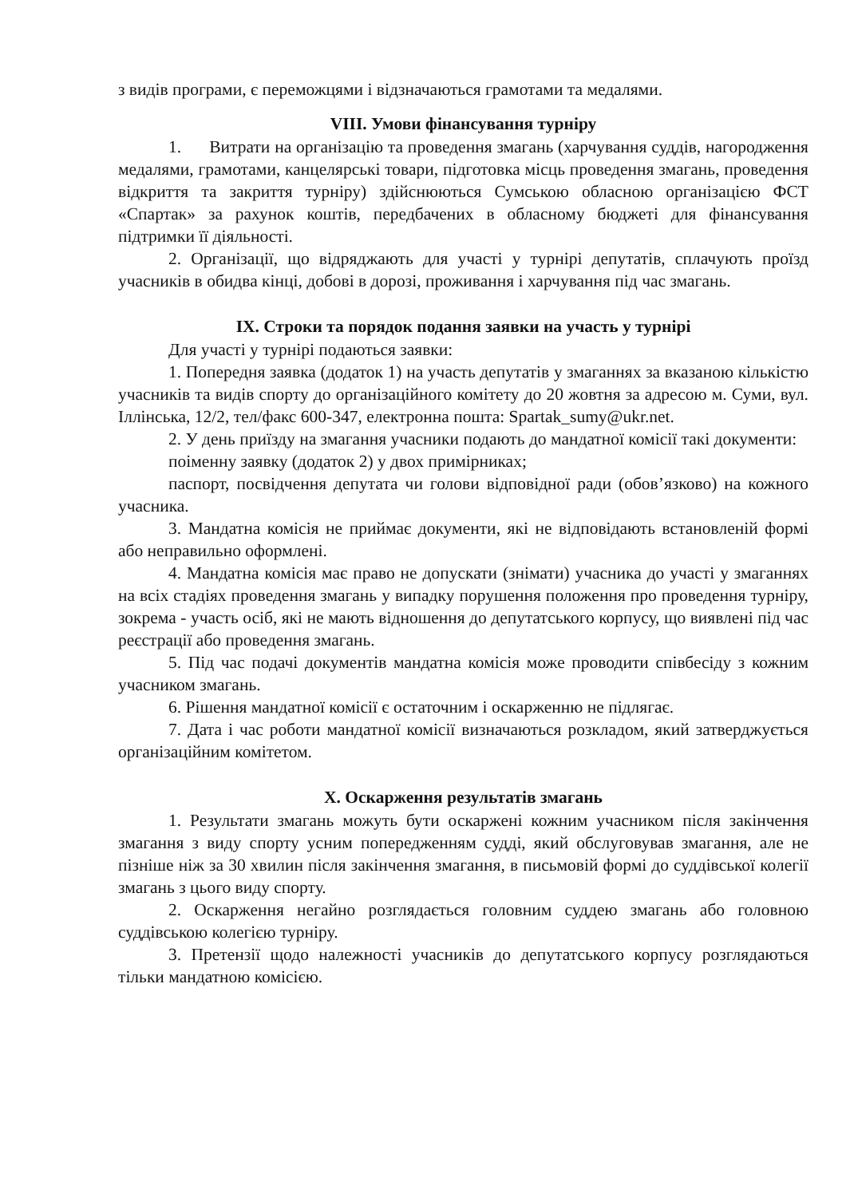з видів програми, є переможцями і відзначаються грамотами та медалями.
VIII. Умови фінансування турніру
1. Витрати на організацію та проведення змагань (харчування суддів, нагородження медалями, грамотами, канцелярські товари, підготовка місць проведення змагань, проведення відкриття та закриття турніру) здійснюються Сумською обласною організацією ФСТ «Спартак» за рахунок коштів, передбачених в обласному бюджеті для фінансування підтримки її діяльності.
2. Організації, що відряджають для участі у турнірі депутатів, сплачують проїзд учасників в обидва кінці, добові в дорозі, проживання і харчування під час змагань.
IX. Строки та порядок подання заявки на участь у турнірі
Для участі у турнірі подаються заявки:
1. Попередня заявка (додаток 1) на участь депутатів у змаганнях за вказаною кількістю учасників та видів спорту до організаційного комітету до 20 жовтня за адресою м. Суми, вул. Іллінська, 12/2, тел/факс 600-347, електронна пошта: Spartak_sumy@ukr.net.
2. У день приїзду на змагання учасники подають до мандатної комісії такі документи:
поіменну заявку (додаток 2) у двох примірниках;
паспорт, посвідчення депутата чи голови відповідної ради (обов’язково) на кожного учасника.
3. Мандатна комісія не приймає документи, які не відповідають встановленій формі або неправильно оформлені.
4. Мандатна комісія має право не допускати (знімати) учасника до участі у змаганнях на всіх стадіях проведення змагань у випадку порушення положення про проведення турніру, зокрема - участь осіб, які не мають відношення до депутатського корпусу, що виявлені під час реєстрації або проведення змагань.
5. Під час подачі документів мандатна комісія може проводити співбесіду з кожним учасником змагань.
6. Рішення мандатної комісії є остаточним і оскарженню не підлягає.
7. Дата і час роботи мандатної комісії визначаються розкладом, який затверджується організаційним комітетом.
X. Оскарження результатів змагань
1. Результати змагань можуть бути оскаржені кожним учасником після закінчення змагання з виду спорту усним попередженням судді, який обслуговував змагання, але не пізніше ніж за 30 хвилин після закінчення змагання, в письмовій формі до суддівської колегії змагань з цього виду спорту.
2. Оскарження негайно розглядається головним суддею змагань або головною суддівською колегією турніру.
3. Претензії щодо належності учасників до депутатського корпусу розглядаються тільки мандатною комісією.